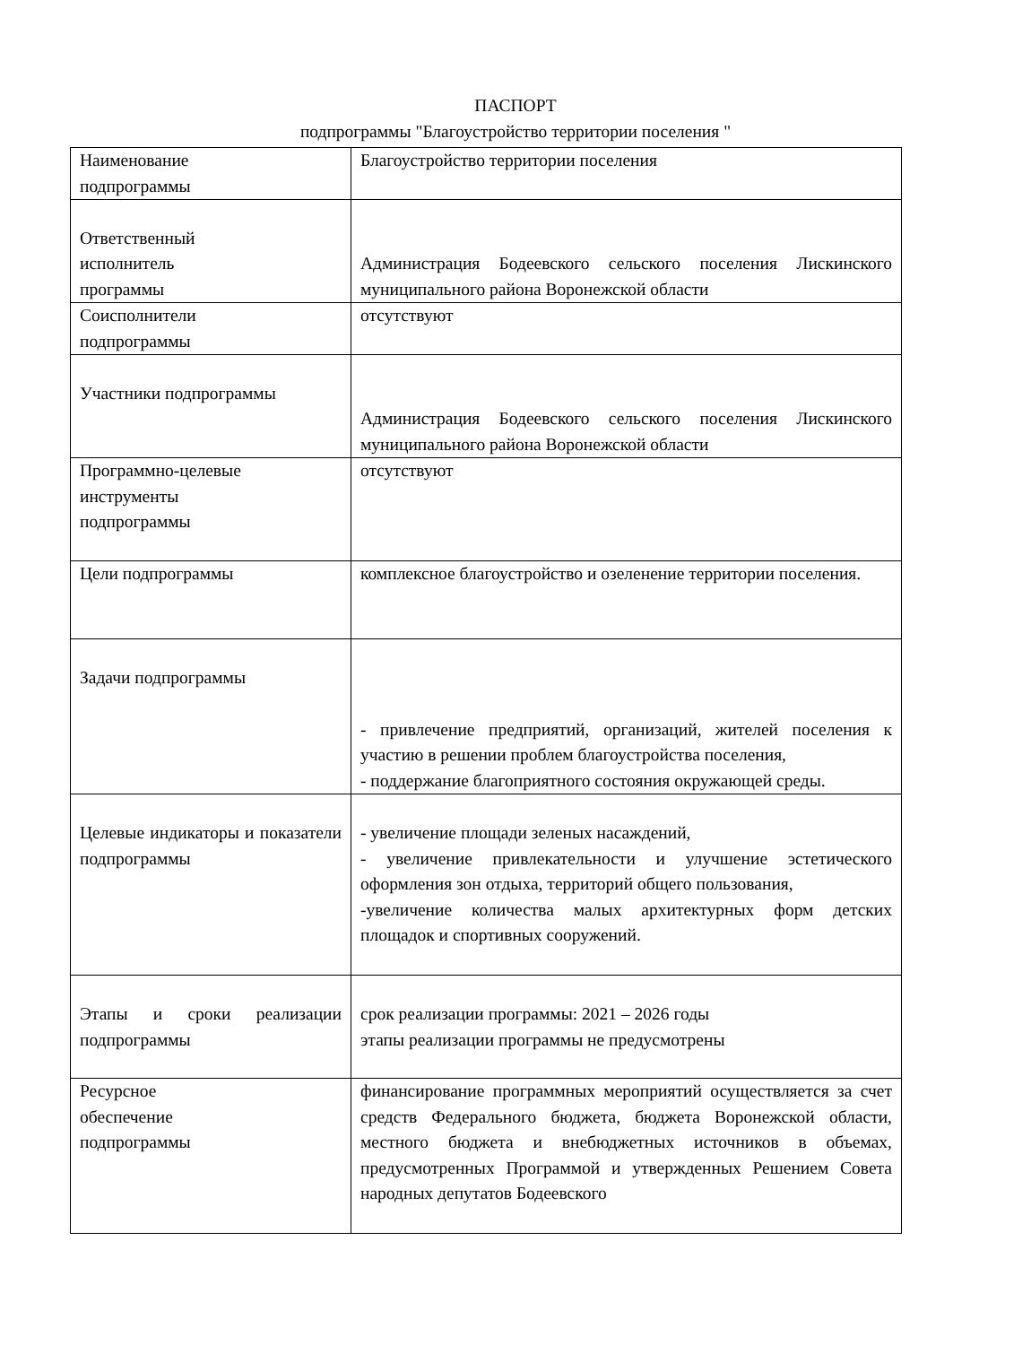ПАСПОРТ
подпрограммы "Благоустройство территории поселения "
| Наименование подпрограммы | Благоустройство территории поселения |
| Ответственный исполнитель программы | Администрация Бодеевского сельского поселения Лискинского муниципального района Воронежской области |
| Соисполнители подпрограммы | отсутствуют |
| Участники подпрограммы | Администрация Бодеевского сельского поселения Лискинского муниципального района Воронежской области |
| Программно-целевые инструменты подпрограммы | отсутствуют |
| Цели подпрограммы | комплексное благоустройство и озеленение территории поселения. |
| Задачи подпрограммы | - привлечение предприятий, организаций, жителей поселения к участию в решении проблем благоустройства поселения, - поддержание благоприятного состояния окружающей среды. |
| Целевые индикаторы и показатели подпрограммы | - увеличение площади зеленых насаждений, - увеличение привлекательности и улучшение эстетического оформления зон отдыха, территорий общего пользования, -увеличение количества малых архитектурных форм детских площадок и спортивных сооружений. |
| Этапы и сроки реализации подпрограммы | срок реализации программы: 2021 – 2026 годы этапы реализации программы не предусмотрены |
| Ресурсное обеспечение подпрограммы | финансирование программных мероприятий осуществляется за счет средств Федерального бюджета, бюджета Воронежской области, местного бюджета и внебюджетных источников в объемах, предусмотренных Программой и утвержденных Решением Совета народных депутатов Бодеевского |